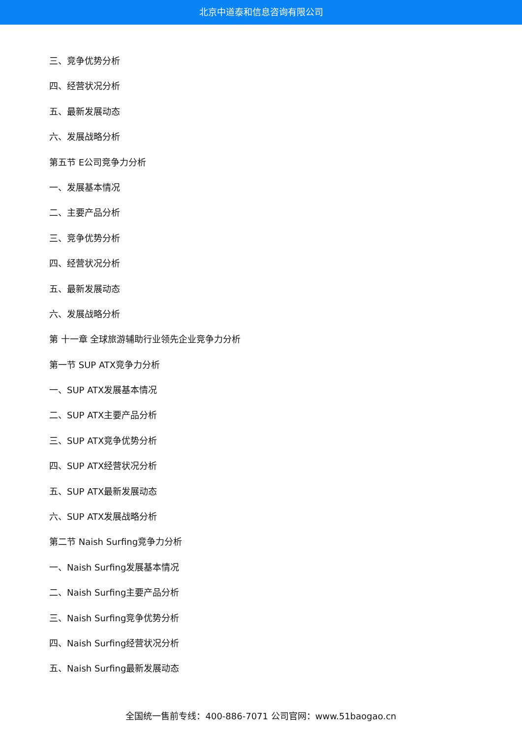北京中道泰和信息咨询有限公司
三、竞争优势分析
四、经营状况分析
五、最新发展动态
六、发展战略分析
第五节 E公司竞争力分析
一、发展基本情况
二、主要产品分析
三、竞争优势分析
四、经营状况分析
五、最新发展动态
六、发展战略分析
第 十一章 全球旅游辅助行业领先企业竞争力分析
第一节 SUP ATX竞争力分析
一、SUP ATX发展基本情况
二、SUP ATX主要产品分析
三、SUP ATX竞争优势分析
四、SUP ATX经营状况分析
五、SUP ATX最新发展动态
六、SUP ATX发展战略分析
第二节 Naish Surfing竞争力分析
一、Naish Surfing发展基本情况
二、Naish Surfing主要产品分析
三、Naish Surfing竞争优势分析
四、Naish Surfing经营状况分析
五、Naish Surfing最新发展动态
全国统一售前专线：400-886-7071 公司官网：www.51baogao.cn